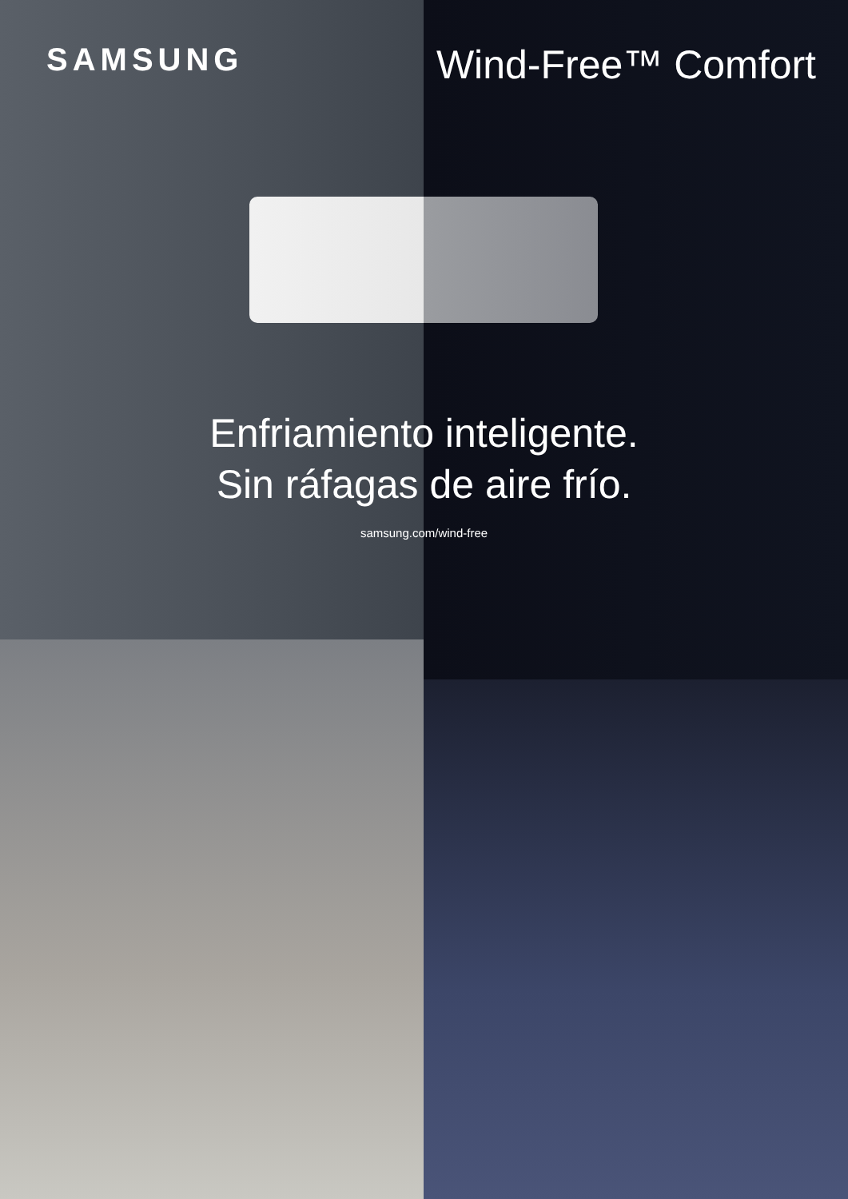SAMSUNG
Wind-Free™ Comfort
Enfriamiento inteligente.
Sin ráfagas de aire frío.
samsung.com/wind-free